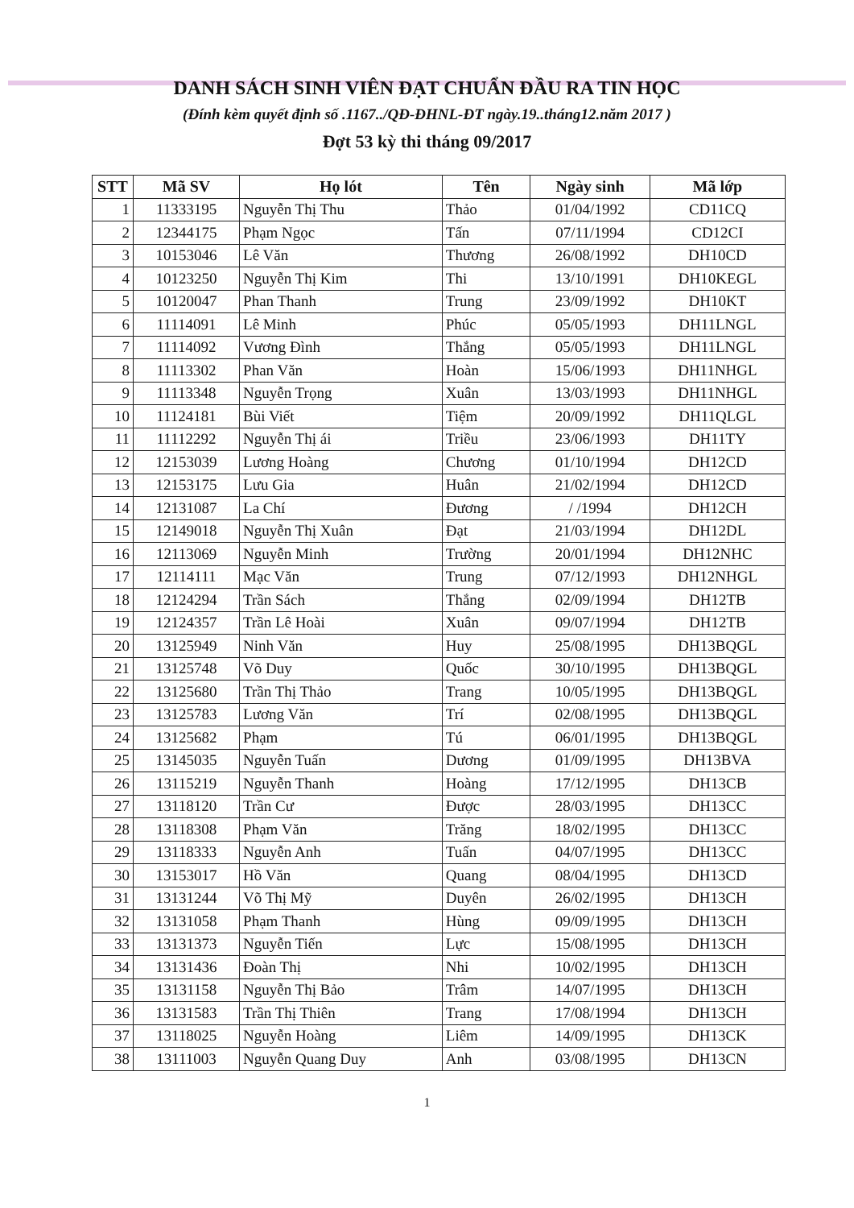DANH SÁCH SINH VIÊN ĐẠT CHUẨN ĐẦU RA TIN HỌC
(Đính kèm quyết định số .1167../QĐ-ĐHNL-ĐT ngày.19..tháng12.năm 2017 )
Đợt 53 kỳ thi tháng 09/2017
| STT | Mã SV | Họ lót | Tên | Ngày sinh | Mã lớp |
| --- | --- | --- | --- | --- | --- |
| 1 | 11333195 | Nguyễn Thị Thu | Thảo | 01/04/1992 | CD11CQ |
| 2 | 12344175 | Phạm Ngọc | Tấn | 07/11/1994 | CD12CI |
| 3 | 10153046 | Lê Văn | Thương | 26/08/1992 | DH10CD |
| 4 | 10123250 | Nguyễn Thị Kim | Thi | 13/10/1991 | DH10KEGL |
| 5 | 10120047 | Phan Thanh | Trung | 23/09/1992 | DH10KT |
| 6 | 11114091 | Lê Minh | Phúc | 05/05/1993 | DH11LNGL |
| 7 | 11114092 | Vương Đình | Thắng | 05/05/1993 | DH11LNGL |
| 8 | 11113302 | Phan Văn | Hoàn | 15/06/1993 | DH11NHGL |
| 9 | 11113348 | Nguyễn Trọng | Xuân | 13/03/1993 | DH11NHGL |
| 10 | 11124181 | Bùi Viết | Tiệm | 20/09/1992 | DH11QLGL |
| 11 | 11112292 | Nguyễn Thị ái | Triều | 23/06/1993 | DH11TY |
| 12 | 12153039 | Lương Hoàng | Chương | 01/10/1994 | DH12CD |
| 13 | 12153175 | Lưu Gia | Huân | 21/02/1994 | DH12CD |
| 14 | 12131087 | La Chí | Đương | / /1994 | DH12CH |
| 15 | 12149018 | Nguyễn Thị Xuân | Đạt | 21/03/1994 | DH12DL |
| 16 | 12113069 | Nguyễn Minh | Trường | 20/01/1994 | DH12NHC |
| 17 | 12114111 | Mạc Văn | Trung | 07/12/1993 | DH12NHGL |
| 18 | 12124294 | Trần Sách | Thắng | 02/09/1994 | DH12TB |
| 19 | 12124357 | Trần Lê Hoài | Xuân | 09/07/1994 | DH12TB |
| 20 | 13125949 | Ninh Văn | Huy | 25/08/1995 | DH13BQGL |
| 21 | 13125748 | Võ Duy | Quốc | 30/10/1995 | DH13BQGL |
| 22 | 13125680 | Trần Thị Thảo | Trang | 10/05/1995 | DH13BQGL |
| 23 | 13125783 | Lương Văn | Trí | 02/08/1995 | DH13BQGL |
| 24 | 13125682 | Phạm | Tú | 06/01/1995 | DH13BQGL |
| 25 | 13145035 | Nguyễn Tuấn | Dương | 01/09/1995 | DH13BVA |
| 26 | 13115219 | Nguyễn Thanh | Hoàng | 17/12/1995 | DH13CB |
| 27 | 13118120 | Trần Cư | Được | 28/03/1995 | DH13CC |
| 28 | 13118308 | Phạm Văn | Trăng | 18/02/1995 | DH13CC |
| 29 | 13118333 | Nguyễn Anh | Tuấn | 04/07/1995 | DH13CC |
| 30 | 13153017 | Hồ Văn | Quang | 08/04/1995 | DH13CD |
| 31 | 13131244 | Võ Thị Mỹ | Duyên | 26/02/1995 | DH13CH |
| 32 | 13131058 | Phạm Thanh | Hùng | 09/09/1995 | DH13CH |
| 33 | 13131373 | Nguyễn Tiến | Lực | 15/08/1995 | DH13CH |
| 34 | 13131436 | Đoàn Thị | Nhi | 10/02/1995 | DH13CH |
| 35 | 13131158 | Nguyễn Thị Bảo | Trâm | 14/07/1995 | DH13CH |
| 36 | 13131583 | Trần Thị Thiên | Trang | 17/08/1994 | DH13CH |
| 37 | 13118025 | Nguyễn Hoàng | Liêm | 14/09/1995 | DH13CK |
| 38 | 13111003 | Nguyễn Quang Duy | Anh | 03/08/1995 | DH13CN |
1